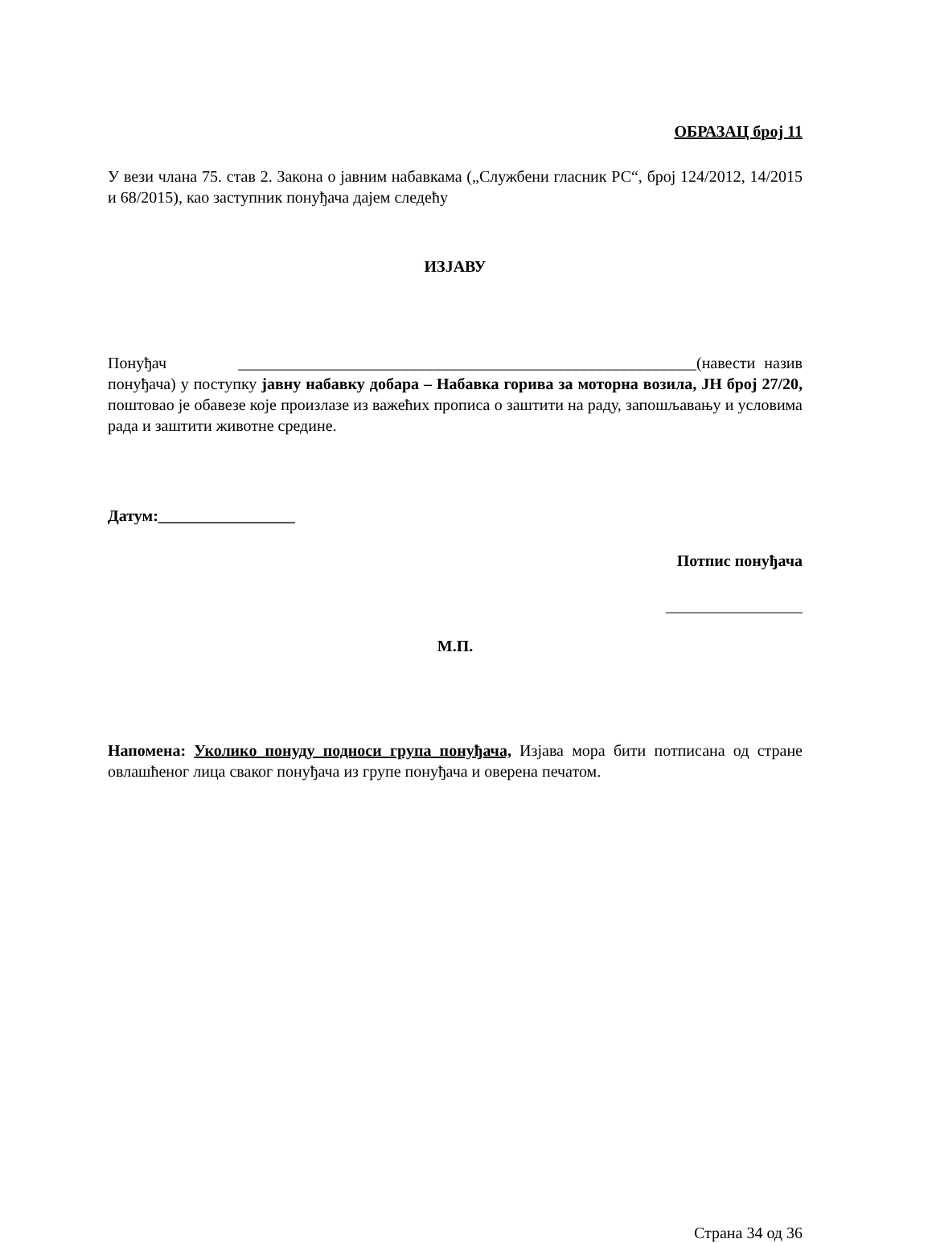ОБРАЗАЦ број 11
У вези члана 75. став 2. Закона о јавним набавкама („Службени гласник РС“, број 124/2012, 14/2015 и 68/2015), као заступник понуђача дајем следећу
ИЗЈАВУ
Понуђач _________________________________________________________(навести назив понуђача) у поступку јавну набавку добара – Набавка горива за моторна возила, ЈН број 27/20, поштовао је обавезе које произлазе из важећих прописа о заштити на раду, запошљавању и условима рада и заштити животне средине.
Датум:_________________
Потпис понуђача
_________________
М.П.
Напомена: Уколико понуду подноси група понуђача, Изјава мора бити потписана од стране овлашћеног лица сваког понуђача из групе понуђача и оверена печатом.
Страна 34 од 36